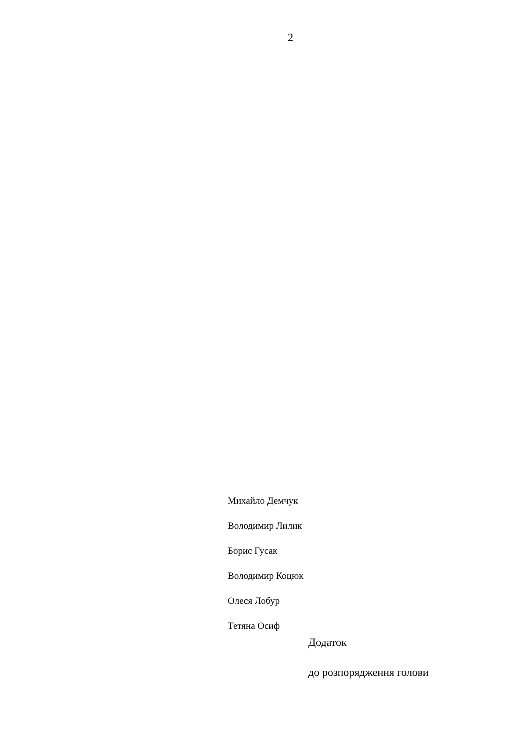2
Михайло Демчук
Володимир Лилик
Борис Гусак
Володимир Коцюк
Олеся Лобур
Тетяна Осиф
Додаток
до розпорядження голови